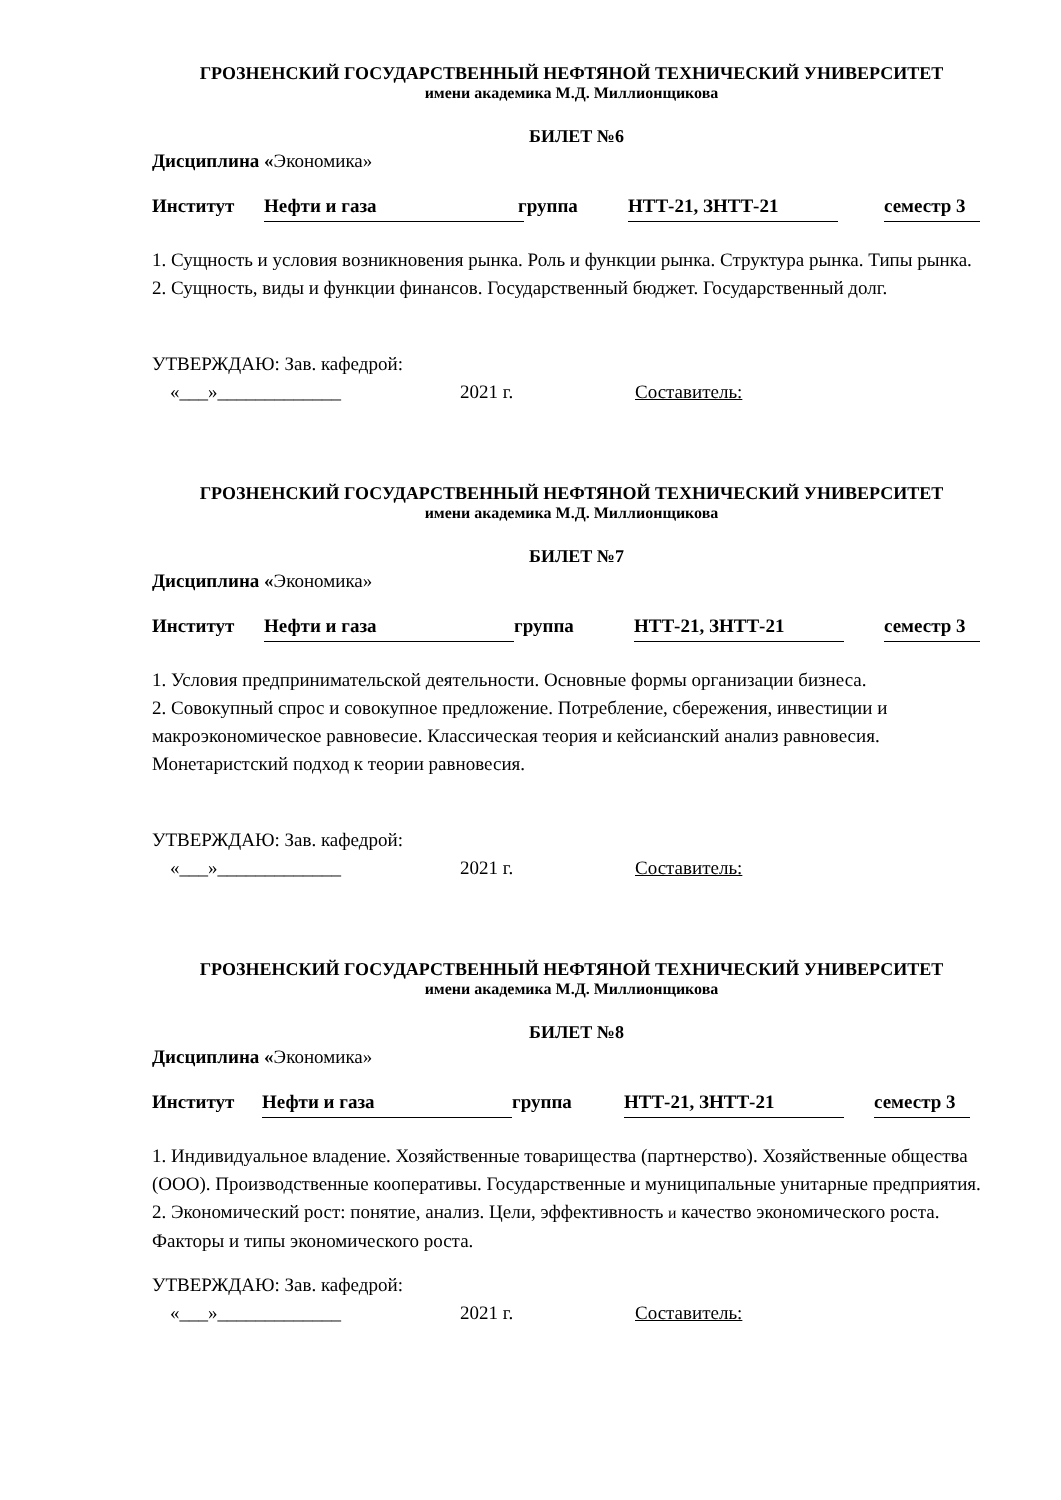ГРОЗНЕНСКИЙ ГОСУДАРСТВЕННЫЙ НЕФТЯНОЙ ТЕХНИЧЕСКИЙ УНИВЕРСИТЕТ
имени академика М.Д. Миллионщикова
БИЛЕТ №6
Дисциплина «Экономика»
Институт Нефти и газа группа НТТ-21, ЗНТТ-21 семестр 3
1. Сущность и условия возникновения рынка. Роль и функции рынка. Структура рынка. Типы рынка.
2. Сущность, виды и функции финансов. Государственный бюджет. Государственный долг.
УТВЕРЖДАЮ: Зав. кафедрой:
«___»_____________ 2021 г. Составитель:
ГРОЗНЕНСКИЙ ГОСУДАРСТВЕННЫЙ НЕФТЯНОЙ ТЕХНИЧЕСКИЙ УНИВЕРСИТЕТ
имени академика М.Д. Миллионщикова
БИЛЕТ №7
Дисциплина «Экономика»
Институт Нефти и газа группа НТТ-21, ЗНТТ-21 семестр 3
1. Условия предпринимательской деятельности. Основные формы организации бизнеса.
2. Совокупный спрос и совокупное предложение. Потребление, сбережения, инвестиции и макроэкономическое равновесие. Классическая теория и кейсианский анализ равновесия. Монетаристский подход к теории равновесия.
УТВЕРЖДАЮ: Зав. кафедрой:
«___»_____________ 2021 г. Составитель:
ГРОЗНЕНСКИЙ ГОСУДАРСТВЕННЫЙ НЕФТЯНОЙ ТЕХНИЧЕСКИЙ УНИВЕРСИТЕТ
имени академика М.Д. Миллионщикова
БИЛЕТ №8
Дисциплина «Экономика»
Институт Нефти и газа группа НТТ-21, ЗНТТ-21 семестр 3
1. Индивидуальное владение. Хозяйственные товарищества (партнерство). Хозяйственные общества (ООО). Производственные кооперативы. Государственные и муниципальные унитарные предприятия.
2. Экономический рост: понятие, анализ. Цели, эффективность и качество экономического роста. Факторы и типы экономического роста.
УТВЕРЖДАЮ: Зав. кафедрой:
«___»_____________ 2021 г. Составитель: